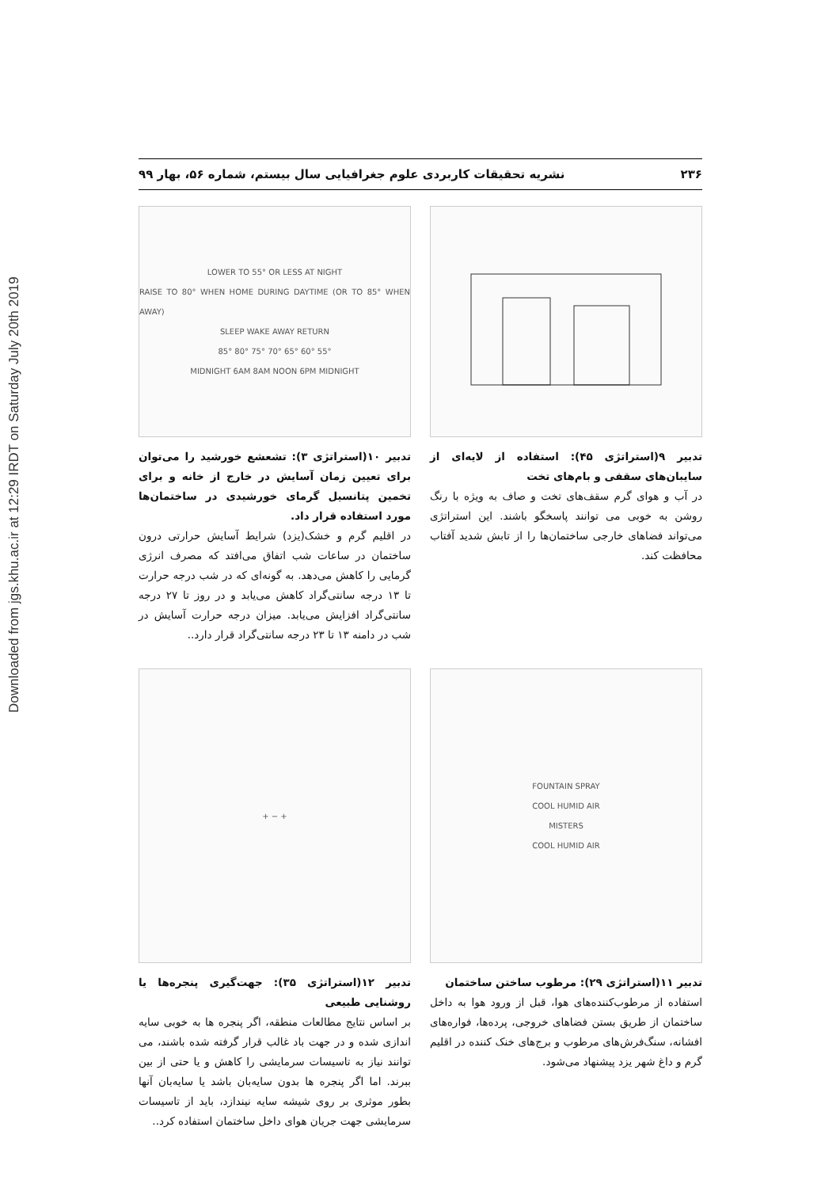Downloaded from jgs.khu.ac.ir at 12:29 IRDT on Saturday July 20th 2019
۲۳۶ نشریه تحقیقات کاربردی علوم جغرافیایی سال بیستم، شماره ۵۶، بهار ۹۹
تدبیر ۹(استراتژی ۴۵): استفاده از لایه‌ای از سایبان‌های سقفی و بام‌های تخت
در آب و هوای گرم سقف‌های تخت و صاف به ویژه با رنگ روشن به خوبی می توانند پاسخگو باشند. این استراتژی می‌تواند فضاهای خارجی ساختمان‌ها را از تابش شدید آفتاب محافظت کند.
LOWER TO 55° OR LESS AT NIGHT
RAISE TO 80° WHEN HOME DURING DAYTIME (OR TO 85° WHEN AWAY)
SLEEP WAKE AWAY RETURN
85° 80° 75° 70° 65° 60° 55°
MIDNIGHT 6AM 8AM NOON 6PM MIDNIGHT
تدبیر ۱۰(استراتژی ۳): تشعشع خورشید را می‌توان برای تعیین زمان آسایش در خارج از خانه و برای تخمین پتانسیل گرمای خورشیدی در ساختمان‌ها مورد استفاده قرار داد.
در اقلیم گرم و خشک(یزد) شرایط آسایش حرارتی درون ساختمان در ساعات شب اتفاق می‌افتد که مصرف انرژی گرمایی را کاهش می‌دهد. به گونه‌ای که در شب درجه حرارت تا ۱۳ درجه سانتی‌گراد کاهش می‌یابد و در روز تا ۲۷ درجه سانتی‌گراد افزایش می‌یابد. میزان درجه حرارت آسایش در شب در دامنه ۱۳ تا ۲۳ درجه سانتی‌گراد قرار دارد..
FOUNTAIN SPRAY
COOL HUMID AIR
MISTERS
COOL HUMID AIR
تدبیر ۱۱(استراتژی ۲۹): مرطوب ساختن ساختمان
استفاده از مرطوب‌کننده‌های هوا، قبل از ورود هوا به داخل ساختمان از طریق بستن فضاهای خروجی، پرده‌ها، فواره‌های افشانه، سنگ‌فرش‌های مرطوب و برج‌های خنک کننده در اقلیم گرم و داغ شهر یزد پیشنهاد می‌شود.
+ − +
تدبیر ۱۲(استراتژی ۳۵): جهت‌گیری پنجره‌ها یا روشنایی طبیعی
بر اساس نتایج مطالعات منطقه، اگر پنجره ها به خوبی سایه اندازی شده و در جهت باد غالب قرار گرفته شده باشند، می توانند نیاز به تاسیسات سرمایشی را کاهش و یا حتی از بین ببرند. اما اگر پنجره ها بدون سایه‌بان باشد یا سایه‌بان آنها بطور موثری بر روی شیشه سایه نیندازد، باید از تاسیسات سرمایشی جهت جریان هوای داخل ساختمان استفاده کرد..